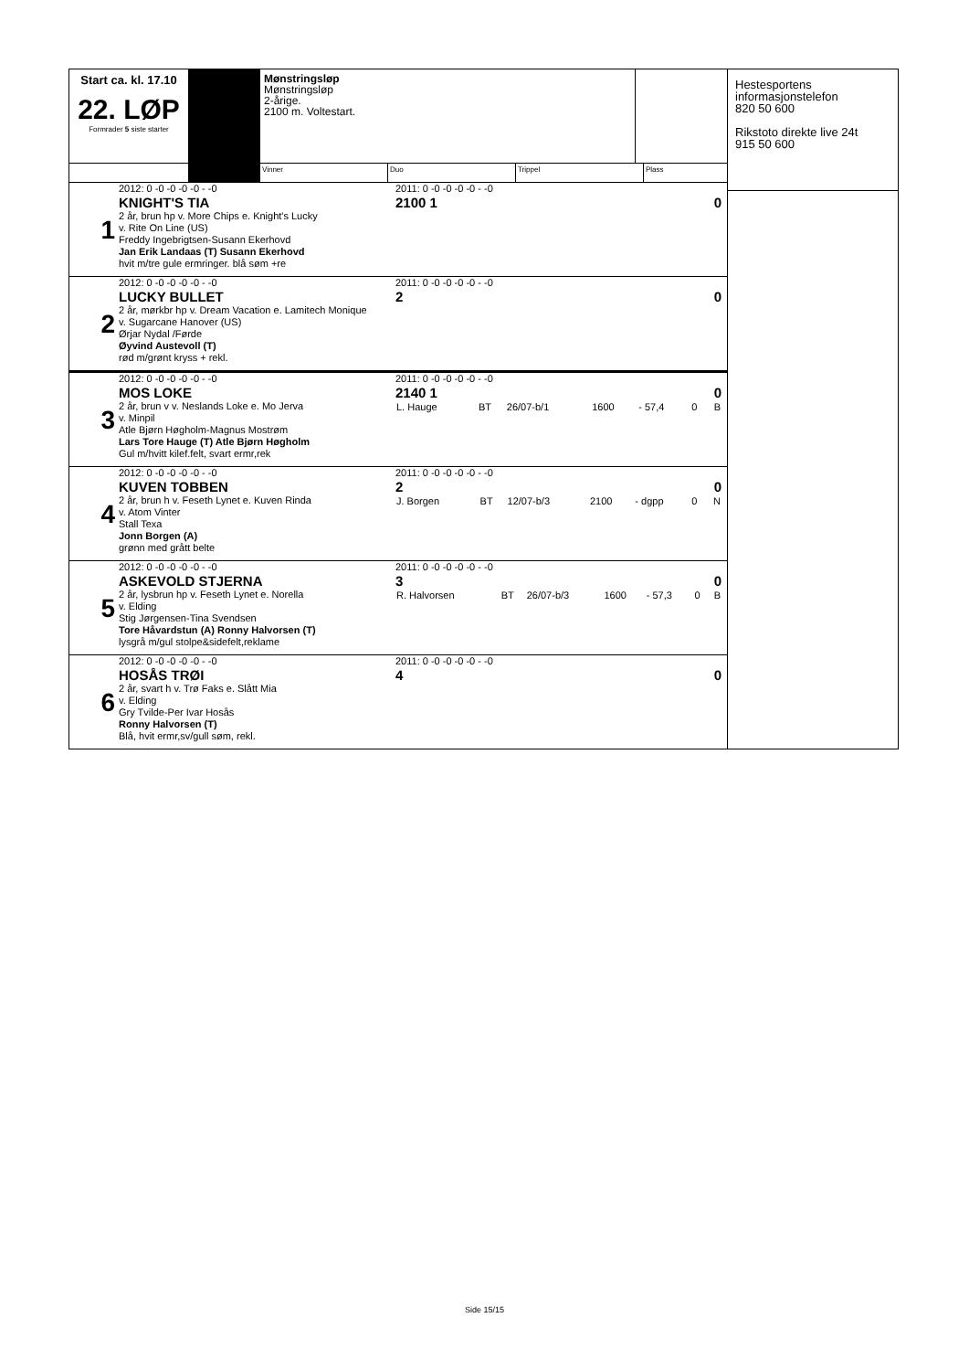| Start ca. kl. 17.10 22. LØP Formrader 5 siste starter Mønstringsløp Mønstringsløp 2-årige. 2100 m. Voltestart. Vinner Duo Trippel Plass 1 2012: 0 -0 -0 -0 -0 - -0 KNIGHT'S TIA 2 år, brun hp v. More Chips e. Knight's Lucky v. Rite On Line (US) Freddy Ingebrigtsen-Susann Ekerhovd Jan Erik Landaas (T) Susann Ekerhovd hvit m/tre gule ermringer. blå søm +re 2011: 0 -0 -0 -0 -0 - -0 2100 1 0 2 2012: 0 -0 -0 -0 -0 - -0 LUCKY BULLET 2 år, mørkbr hp v. Dream Vacation e. Lamitech Monique v. Sugarcane Hanover (US) Ørjar Nydal /Førde Øyvind Austevoll (T) rød m/grønt kryss + rekl. 2011: 0 -0 -0 -0 -0 - -0 2 0 3 2012: 0 -0 -0 -0 -0 - -0 MOS LOKE 2 år, brun v v. Neslands Loke e. Mo Jerva v. Minpil Atle Bjørn Høgholm-Magnus Mostrøm Lars Tore Hauge (T) Atle Bjørn Høgholm Gul m/hvitt kilef.felt, svart ermr,rek 2011: 0 -0 -0 -0 -0 - -0 2140 1 0 / L. Hauge / BT / 26/07-b/1 / 1600 / - 57,4 / 0 / B / 4 2012: 0 -0 -0 -0 -0 - -0 KUVEN TOBBEN 2 år, brun h v. Feseth Lynet e. Kuven Rinda v. Atom Vinter Stall Texa Jonn Borgen (A) grønn med grått belte 2011: 0 -0 -0 -0 -0 - -0 2 0 / J. Borgen / BT / 12/07-b/3 / 2100 / - dgpp / 0 / N / 5 2012: 0 -0 -0 -0 -0 - -0 ASKEVOLD STJERNA 2 år, lysbrun hp v. Feseth Lynet e. Norella v. Elding Stig Jørgensen-Tina Svendsen Tore Håvardstun (A) Ronny Halvorsen (T) lysgrå m/gul stolpe&sidefelt,reklame 2011: 0 -0 -0 -0 -0 - -0 3 0 / R. Halvorsen / BT / 26/07-b/3 / 1600 / - 57,3 / 0 / B / 6 2012: 0 -0 -0 -0 -0 - -0 HOSÅS TRØI 2 år, svart h v. Trø Faks e. Slått Mia v. Elding Gry Tvilde-Per Ivar Hosås Ronny Halvorsen (T) Blå, hvit ermr,sv/gull søm, rekl. 2011: 0 -0 -0 -0 -0 - -0 4 0 | Hestesportens informasjonstelefon 820 50 600 Rikstoto direkte live 24t 915 50 600 |
Side 15/15